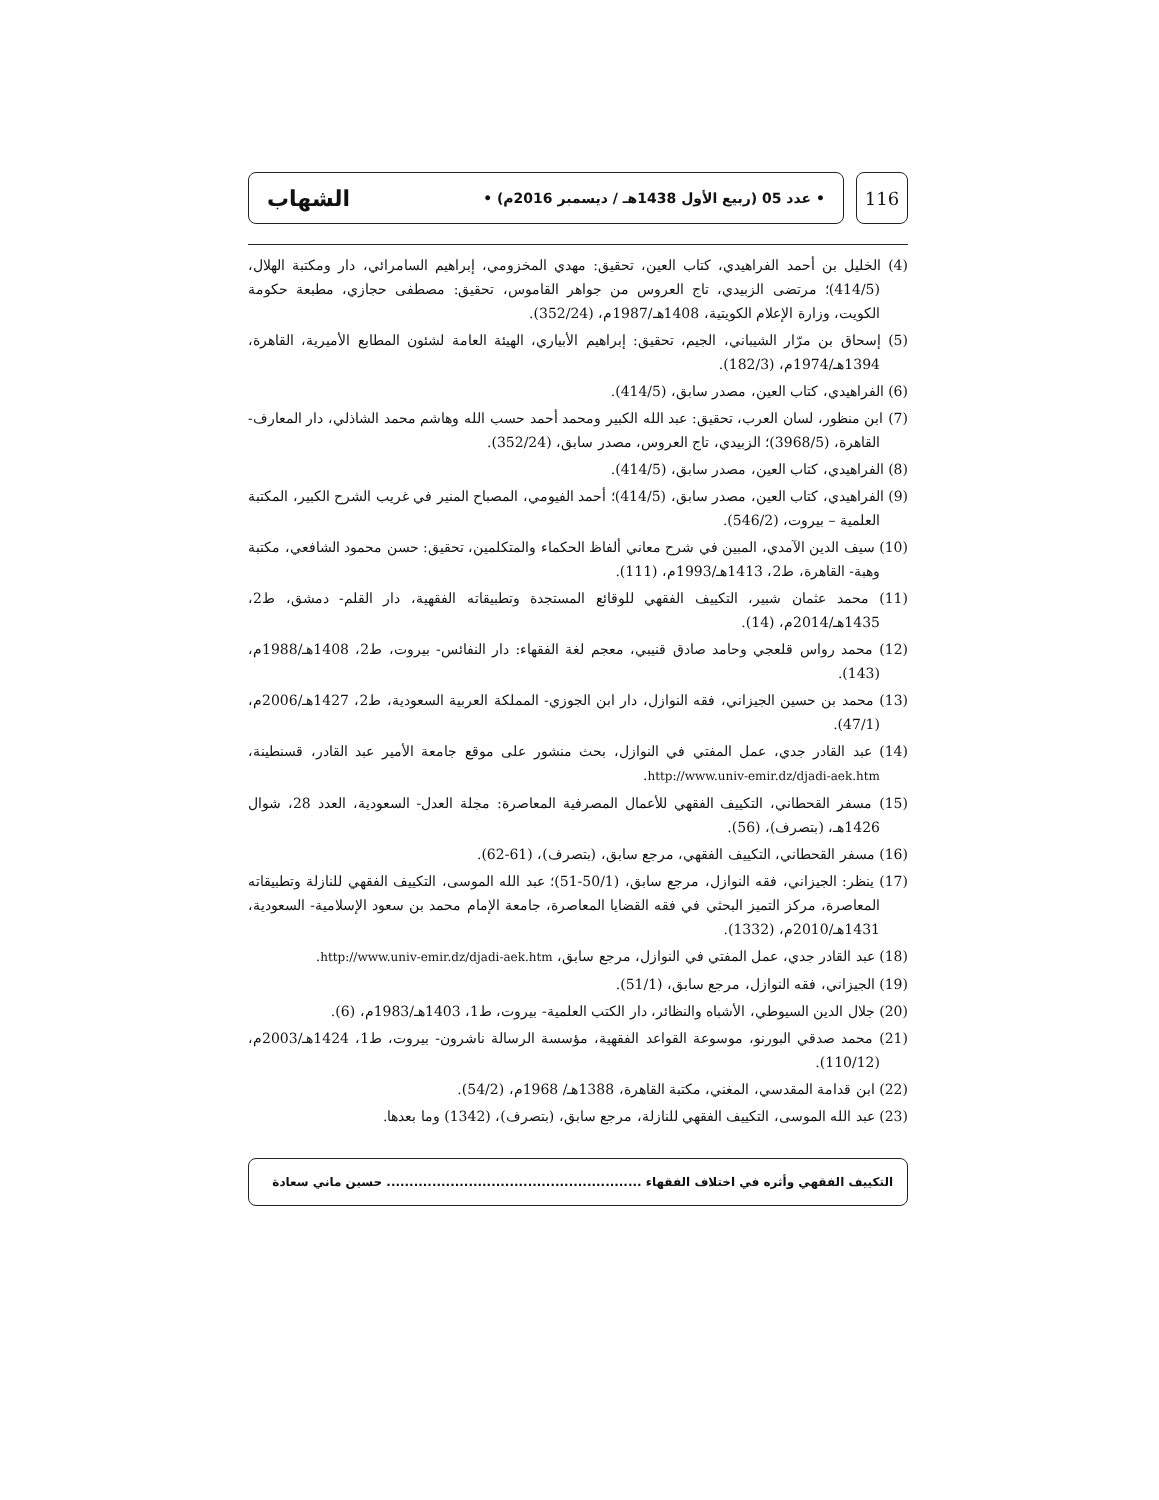الشهاب • عدد 05 (ربيع الأول 1438هـ / ديسمبر 2016م) •
116
(4) الخليل بن أحمد الفراهيدي، كتاب العين، تحقيق: مهدي المخزومي، إبراهيم السامرائي، دار ومكتبة الهلال، (414/5)؛ مرتضى الزبيدي، تاج العروس من جواهر القاموس، تحقيق: مصطفى حجازي، مطبعة حكومة الكويت، وزارة الإعلام الكويتية، 1408هـ/1987م، (352/24).
(5) إسحاق بن مرّار الشيباني، الجيم، تحقيق: إبراهيم الأبياري، الهيئة العامة لشئون المطابع الأميرية، القاهرة، 1394هـ/1974م، (182/3).
(6) الفراهيدي، كتاب العين، مصدر سابق، (414/5).
(7) ابن منظور، لسان العرب، تحقيق: عبد الله الكبير ومحمد أحمد حسب الله وهاشم محمد الشاذلي، دار المعارف- القاهرة، (3968/5)؛ الزبيدي، تاج العروس، مصدر سابق، (352/24).
(8) الفراهيدي، كتاب العين، مصدر سابق، (414/5).
(9) الفراهيدي، كتاب العين، مصدر سابق، (414/5)؛ أحمد الفيومي، المصباح المنير في غريب الشرح الكبير، المكتبة العلمية – بيروت، (546/2).
(10) سيف الدين الآمدي، المبين في شرح معاني ألفاظ الحكماء والمتكلمين، تحقيق: حسن محمود الشافعي، مكتبة وهبة- القاهرة، ط2، 1413هـ/1993م، (111).
(11) محمد عثمان شبير، التكييف الفقهي للوقائع المستجدة وتطبيقاته الفقهية، دار القلم- دمشق، ط2، 1435هـ/2014م، (14).
(12) محمد رواس قلعجي وحامد صادق قنيبي، معجم لغة الفقهاء: دار النفائس- بيروت، ط2، 1408هـ/1988م، (143).
(13) محمد بن حسين الجيزاني، فقه النوازل، دار ابن الجوزي- المملكة العربية السعودية، ط2، 1427هـ/2006م، (47/1).
(14) عبد القادر جدي، عمل المفتي في النوازل، بحث منشور على موقع جامعة الأمير عبد القادر، قسنطينة، http://www.univ-emir.dz/djadi-aek.htm.
(15) مسفر القحطاني، التكييف الفقهي للأعمال المصرفية المعاصرة: مجلة العدل- السعودية، العدد 28، شوال 1426هـ، (بتصرف)، (56).
(16) مسفر القحطاني، التكييف الفقهي، مرجع سابق، (بتصرف)، (61-62).
(17) ينظر: الجيزاني، فقه النوازل، مرجع سابق، (50/1-51)؛ عبد الله الموسى، التكييف الفقهي للنازلة وتطبيقاته المعاصرة، مركز التميز البحثي في فقه القضايا المعاصرة، جامعة الإمام محمد بن سعود الإسلامية- السعودية، 1431هـ/2010م، (1332).
(18) عبد القادر جدي، عمل المفتي في النوازل، مرجع سابق، http://www.univ-emir.dz/djadi-aek.htm.
(19) الجيزاني، فقه النوازل، مرجع سابق، (51/1).
(20) جلال الدين السيوطي، الأشباه والنظائر، دار الكتب العلمية- بيروت، ط1، 1403هـ/1983م، (6).
(21) محمد صدقي البورنو، موسوعة القواعد الفقهية، مؤسسة الرسالة ناشرون- بيروت، ط1، 1424هـ/2003م، (110/12).
(22) ابن قدامة المقدسي، المغني، مكتبة القاهرة، 1388هـ/ 1968م، (54/2).
(23) عبد الله الموسى، التكييف الفقهي للنازلة، مرجع سابق، (بتصرف)، (1342) وما بعدها.
التكييف الفقهي وأثره في اختلاف الفقهاء ........................................................ حسين ماني سعادة